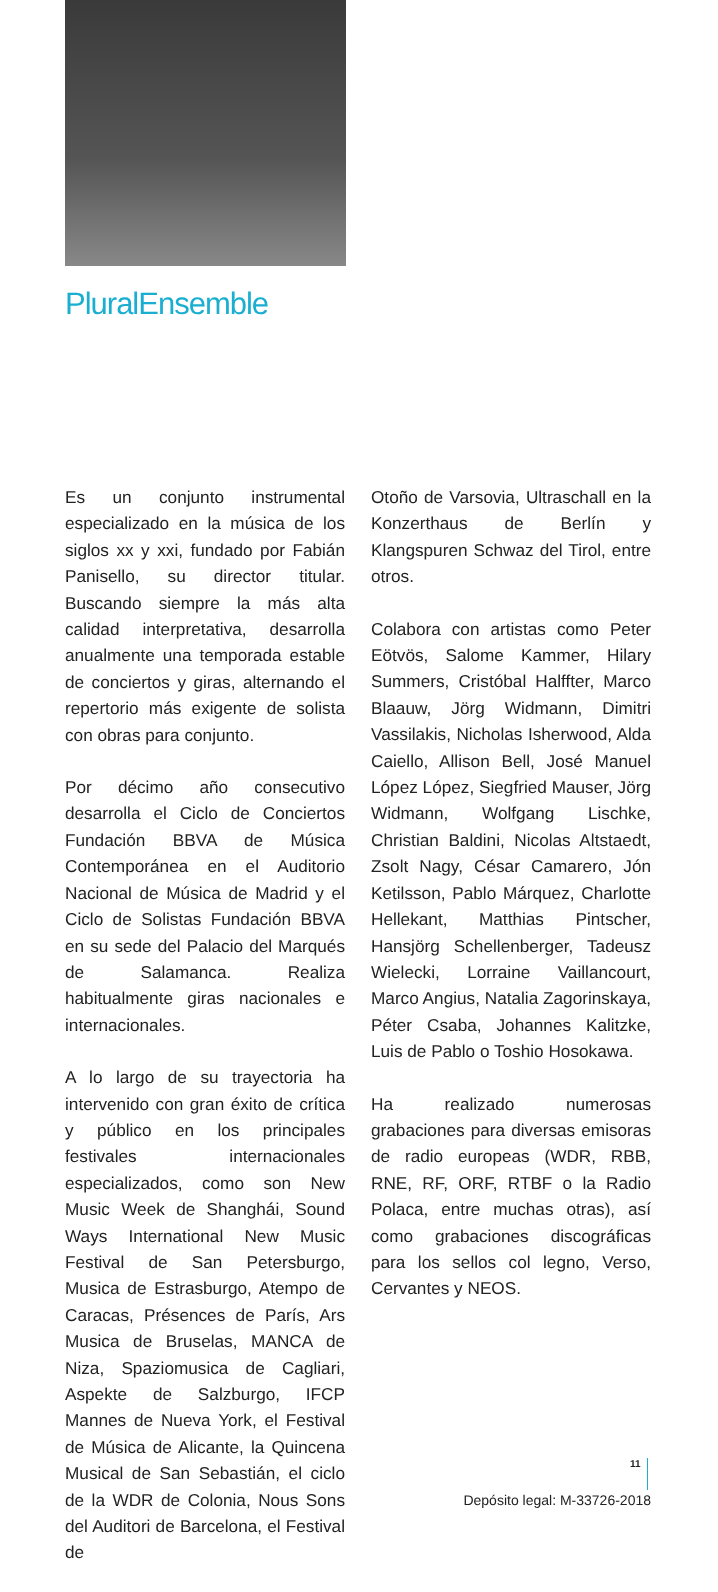PluralEnsemble
Es un conjunto instrumental especializado en la música de los siglos xx y xxi, fundado por Fabián Panisello, su director titular. Buscando siempre la más alta calidad interpretativa, desarrolla anualmente una temporada estable de conciertos y giras, alternando el repertorio más exigente de solista con obras para conjunto.
Por décimo año consecutivo desarrolla el Ciclo de Conciertos Fundación BBVA de Música Contemporánea en el Auditorio Nacional de Música de Madrid y el Ciclo de Solistas Fundación BBVA en su sede del Palacio del Marqués de Salamanca. Realiza habitualmente giras nacionales e internacionales.
A lo largo de su trayectoria ha intervenido con gran éxito de crítica y público en los principales festivales internacionales especializados, como son New Music Week de Shanghái, Sound Ways International New Music Festival de San Petersburgo, Musica de Estrasburgo, Atempo de Caracas, Présences de París, Ars Musica de Bruselas, MANCA de Niza, Spaziomusica de Cagliari, Aspekte de Salzburgo, IFCP Mannes de Nueva York, el Festival de Música de Alicante, la Quincena Musical de San Sebastián, el ciclo de la WDR de Colonia, Nous Sons del Auditori de Barcelona, el Festival de
Otoño de Varsovia, Ultraschall en la Konzerthaus de Berlín y Klangspuren Schwaz del Tirol, entre otros.
Colabora con artistas como Peter Eötvös, Salome Kammer, Hilary Summers, Cristóbal Halffter, Marco Blaauw, Jörg Widmann, Dimitri Vassilakis, Nicholas Isherwood, Alda Caiello, Allison Bell, José Manuel López López, Siegfried Mauser, Jörg Widmann, Wolfgang Lischke, Christian Baldini, Nicolas Altstaedt, Zsolt Nagy, César Camarero, Jón Ketilsson, Pablo Márquez, Charlotte Hellekant, Matthias Pintscher, Hansjörg Schellenberger, Tadeusz Wielecki, Lorraine Vaillancourt, Marco Angius, Natalia Zagorinskaya, Péter Csaba, Johannes Kalitzke, Luis de Pablo o Toshio Hosokawa.
Ha realizado numerosas grabaciones para diversas emisoras de radio europeas (WDR, RBB, RNE, RF, ORF, RTBF o la Radio Polaca, entre muchas otras), así como grabaciones discográficas para los sellos col legno, Verso, Cervantes y NEOS.
Depósito legal: M-33726-2018
11